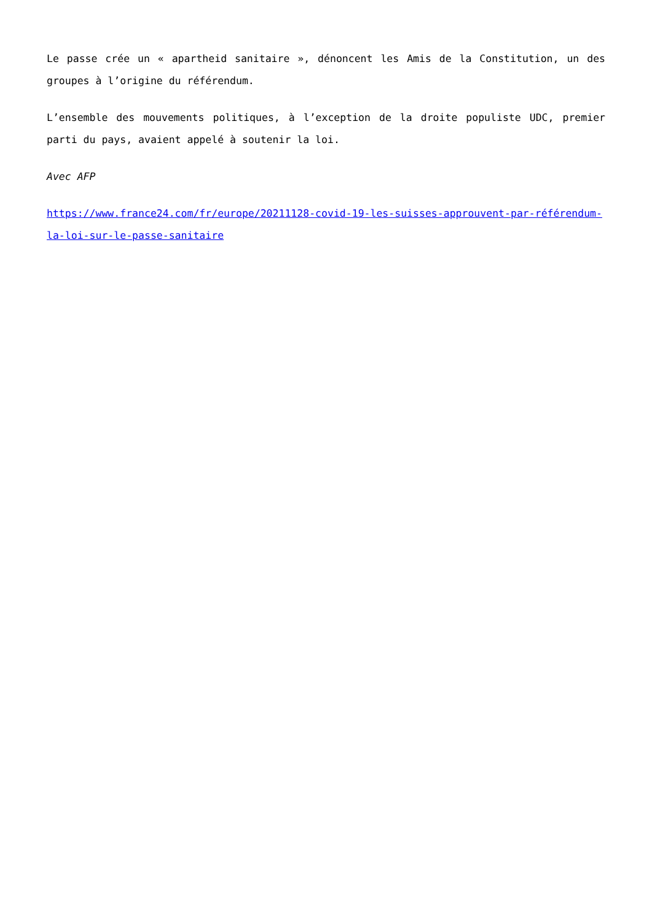Le passe crée un « apartheid sanitaire », dénoncent les Amis de la Constitution, un des groupes à l’origine du référendum.
L’ensemble des mouvements politiques, à l’exception de la droite populiste UDC, premier parti du pays, avaient appelé à soutenir la loi.
Avec AFP
https://www.france24.com/fr/europe/20211128-covid-19-les-suisses-approuvent-par-référendum-la-loi-sur-le-passe-sanitaire